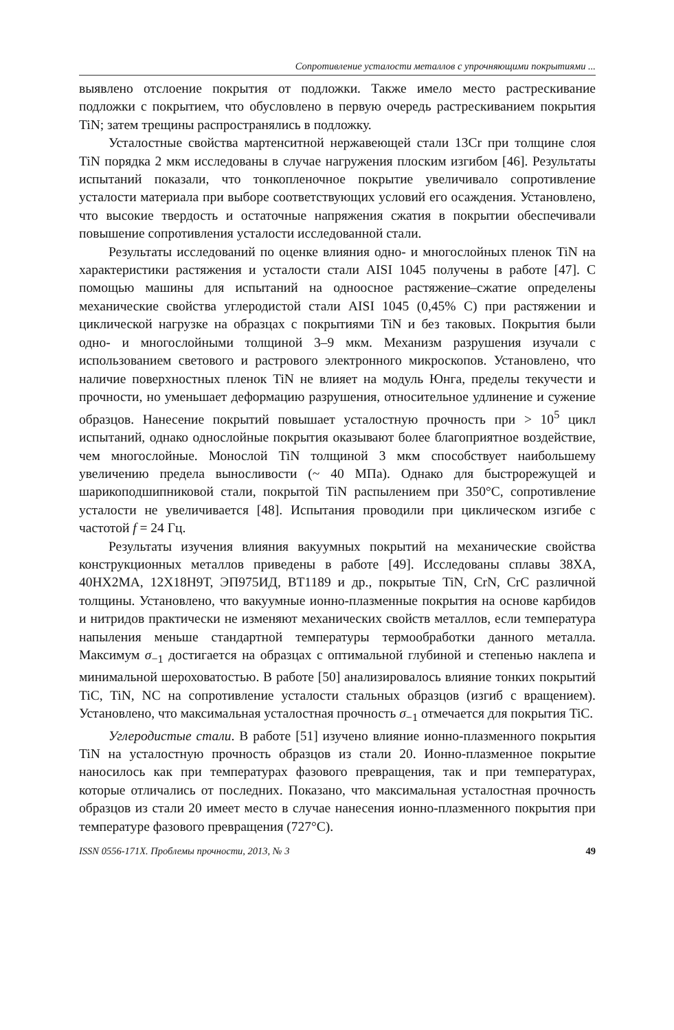Сопротивление усталости металлов с упрочняющими покрытиями ...
выявлено отслоение покрытия от подложки. Также имело место растрескивание подложки с покрытием, что обусловлено в первую очередь растрескиванием покрытия TiN; затем трещины распространялись в подложку.
Усталостные свойства мартенситной нержавеющей стали 13Cr при толщине слоя TiN порядка 2 мкм исследованы в случае нагружения плоским изгибом [46]. Результаты испытаний показали, что тонкопленочное покрытие увеличивало сопротивление усталости материала при выборе соответствующих условий его осаждения. Установлено, что высокие твердость и остаточные напряжения сжатия в покрытии обеспечивали повышение сопротивления усталости исследованной стали.
Результаты исследований по оценке влияния одно- и многослойных пленок TiN на характеристики растяжения и усталости стали AISI 1045 получены в работе [47]. С помощью машины для испытаний на одноосное растяжение–сжатие определены механические свойства углеродистой стали AISI 1045 (0,45% C) при растяжении и циклической нагрузке на образцах с покрытиями TiN и без таковых. Покрытия были одно- и многослойными толщиной 3–9 мкм. Механизм разрушения изучали с использованием светового и растрового электронного микроскопов. Установлено, что наличие поверхностных пленок TiN не влияет на модуль Юнга, пределы текучести и прочности, но уменьшает деформацию разрушения, относительное удлинение и сужение образцов. Нанесение покрытий повышает усталостную прочность при > 10<sup>5</sup> цикл испытаний, однако однослойные покрытия оказывают более благоприятное воздействие, чем многослойные. Монослой TiN толщиной 3 мкм способствует наибольшему увеличению предела выносливости (~ 40 МПа). Однако для быстрорежущей и шарикоподшипниковой стали, покрытой TiN распылением при 350°C, сопротивление усталости не увеличивается [48]. Испытания проводили при циклическом изгибе с частотой f = 24 Гц.
Результаты изучения влияния вакуумных покрытий на механические свойства конструкционных металлов приведены в работе [49]. Исследованы сплавы 38ХА, 40НХ2МА, 12Х18Н9Т, ЭП975ИД, ВТ1189 и др., покрытые TiN, CrN, CrC различной толщины. Установлено, что вакуумные ионно-плазменные покрытия на основе карбидов и нитридов практически не изменяют механических свойств металлов, если температура напыления меньше стандартной температуры термообработки данного металла. Максимум σ<sub>−1</sub> достигается на образцах с оптимальной глубиной и степенью наклепа и минимальной шероховатостью. В работе [50] анализировалось влияние тонких покрытий TiC, TiN, NC на сопротивление усталости стальных образцов (изгиб с вращением). Установлено, что максимальная усталостная прочность σ<sub>−1</sub> отмечается для покрытия TiC.
Углеродистые стали. В работе [51] изучено влияние ионно-плазменного покрытия TiN на усталостную прочность образцов из стали 20. Ионно-плазменное покрытие наносилось как при температурах фазового превращения, так и при температурах, которые отличались от последних. Показано, что максимальная усталостная прочность образцов из стали 20 имеет место в случае нанесения ионно-плазменного покрытия при температуре фазового превращения (727°C).
ISSN 0556-171X. Проблемы прочности, 2013, № 3 49